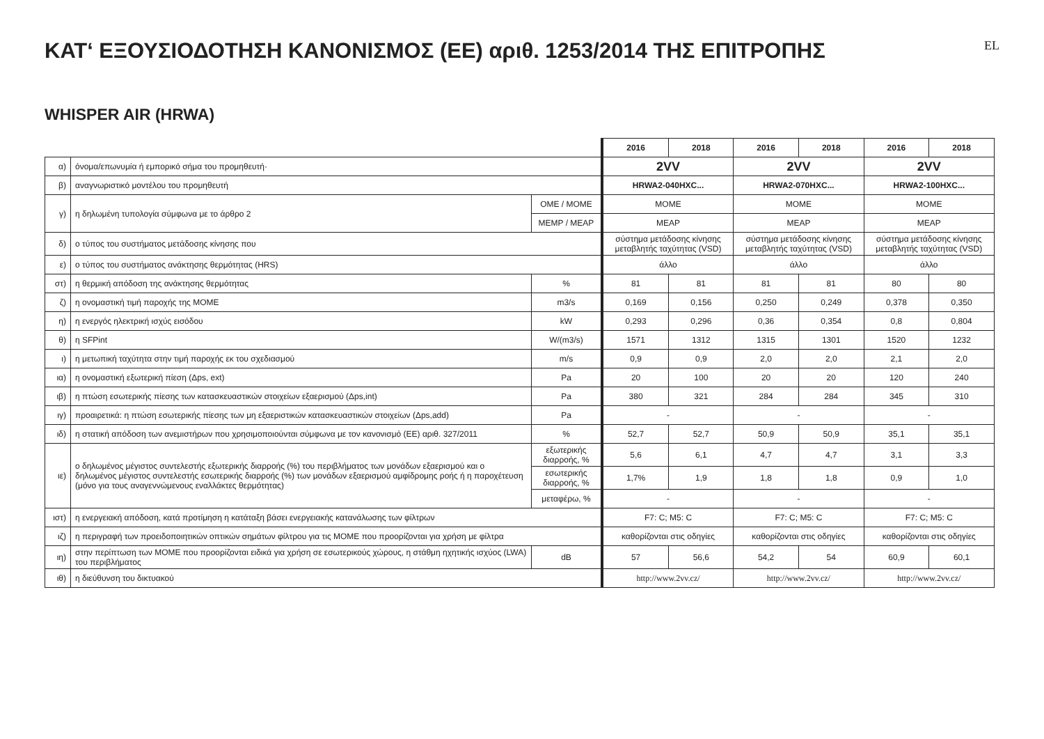ΚΑΤ‘ ΕΞΟΥΣΙΟΔΟΤΗΣΗ ΚΑΝΟΝΙΣΜΟΣ (ΕΕ) αριθ. 1253/2014 ΤΗΣ ΕΠΙΤΡΟΠΗΣ
EL
WHISPER AIR (HRWA)
| | | | 2016 | 2018 | 2016 | 2018 | 2016 | 2018 |
| α) | όνομα/επωνυμία ή εμπορικό σήμα του προμηθευτή· | | 2VV | | 2VV | | 2VV | |
| β) | αναγνωριστικό μοντέλου του προμηθευτή | | HRWA2-040HXC... | | HRWA2-070HXC... | | HRWA2-100HXC... | |
| γ) | η δηλωμένη τυπολογία σύμφωνα με το άρθρο 2 | OME / MOME | MOME | | MOME | | MOME | |
| | | MEMP / MEAP | MEAP | | MEAP | | MEAP | |
| δ) | ο τύπος του συστήματος μετάδοσης κίνησης που | | σύστημα μετάδοσης κίνησης μεταβλητής ταχύτητας (VSD) | | σύστημα μετάδοσης κίνησης μεταβλητής ταχύτητας (VSD) | | σύστημα μετάδοσης κίνησης μεταβλητής ταχύτητας (VSD) | |
| ε) | ο τύπος του συστήματος ανάκτησης θερμότητας (HRS) | | άλλο | | άλλο | | άλλο | |
| στ) | η θερμική απόδοση της ανάκτησης θερμότητας | % | 81 | 81 | 81 | 81 | 80 | 80 |
| ζ) | η ονομαστική τιμή παροχής της MOME | m3/s | 0,169 | 0,156 | 0,250 | 0,249 | 0,378 | 0,350 |
| η) | η ενεργός ηλεκτρική ισχύς εισόδου | kW | 0,293 | 0,296 | 0,36 | 0,354 | 0,8 | 0,804 |
| θ) | η SFPint | W/(m3/s) | 1571 | 1312 | 1315 | 1301 | 1520 | 1232 |
| ι) | η μετωπική ταχύτητα στην τιμή παροχής εκ του σχεδιασμού | m/s | 0,9 | 0,9 | 2,0 | 2,0 | 2,1 | 2,0 |
| ια) | η ονομαστική εξωτερική πίεση (Δps, ext) | Pa | 20 | 100 | 20 | 20 | 120 | 240 |
| ιβ) | η πτώση εσωτερικής πίεσης των κατασκευαστικών στοιχείων εξαερισμού (Δps,int) | Pa | 380 | 321 | 284 | 284 | 345 | 310 |
| ιγ) | προαιρετικά: η πτώση εσωτερικής πίεσης των μη εξαεριστικών κατασκευαστικών στοιχείων (Δps,add) | Pa | - | | - | | - | |
| ιδ) | η στατική απόδοση των ανεμιστήρων που χρησιμοποιούνται σύμφωνα με τον κανονισμό (ΕΕ) αριθ. 327/2011 | % | 52,7 | 52,7 | 50,9 | 50,9 | 35,1 | 35,1 |
| ιε) | ο δηλωμένος μέγιστος συντελεστής εξωτερικής διαρροής (%) του περιβλήματος των μονάδων εξαερισμού και ο δηλωμένος μέγιστος συντελεστής εσωτερικής διαρροής (%) των μονάδων εξαερισμού αμφίδρομης ροής ή η παροχέτευση (μόνο για τους αναγεννώμενους εναλλάκτες θερμότητας) | εξωτερικής διαρροής, % | 5,6 | 6,1 | 4,7 | 4,7 | 3,1 | 3,3 |
| | | εσωτερικής διαρροής, % | 1,7% | 1,9 | 1,8 | 1,8 | 0,9 | 1,0 |
| | | μεταφέρω, % | - | | - | | - | |
| ιστ) | η ενεργειακή απόδοση, κατά προτίμηση η κατάταξη βάσει ενεργειακής κατανάλωσης των φίλτρων | | F7: C; M5: C | | F7: C; M5: C | | F7: C; M5: C | |
| ιζ) | η περιγραφή των προειδοποιητικών οπτικών σημάτων φίλτρου για τις MOME που προορίζονται για χρήση με φίλτρα | | καθορίζονται στις οδηγίες | | καθορίζονται στις οδηγίες | | καθορίζονται στις οδηγίες | |
| ιη) | στην περίπτωση των MOME που προορίζονται ειδικά για χρήση σε εσωτερικούς χώρους, η στάθμη ηχητικής ισχύος (LWA) του περιβλήματος | dB | 57 | 56,6 | 54,2 | 54 | 60,9 | 60,1 |
| ιθ) | η διεύθυνση του δικτυακού | | http://www.2vv.cz/ | | http://www.2vv.cz/ | | http://www.2vv.cz/ | |